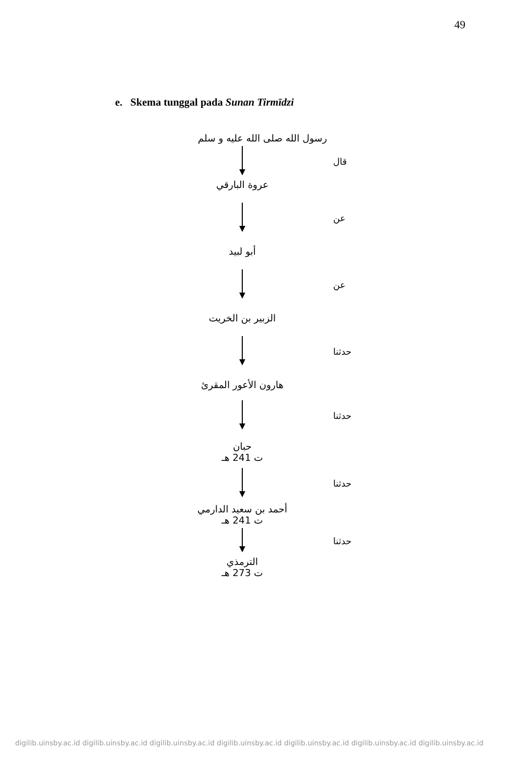49
e. Skema tunggal pada Sunan Tirmīdzi
رسول الله صلى الله عليه و سلم
قال
عروة البارقي
عن
أبو لبيد
عن
الزبير بن الخريت
حدثنا
هارون الأعور المقرئ
حدثنا
حبان
ت 241 هـ
حدثنا
أحمد بن سعيد الدارمي
ت 241 هـ
حدثنا
الترمذي
ت 273 هـ
digilib.uinsby.ac.id digilib.uinsby.ac.id digilib.uinsby.ac.id digilib.uinsby.ac.id digilib.uinsby.ac.id digilib.uinsby.ac.id digilib.uinsby.ac.id